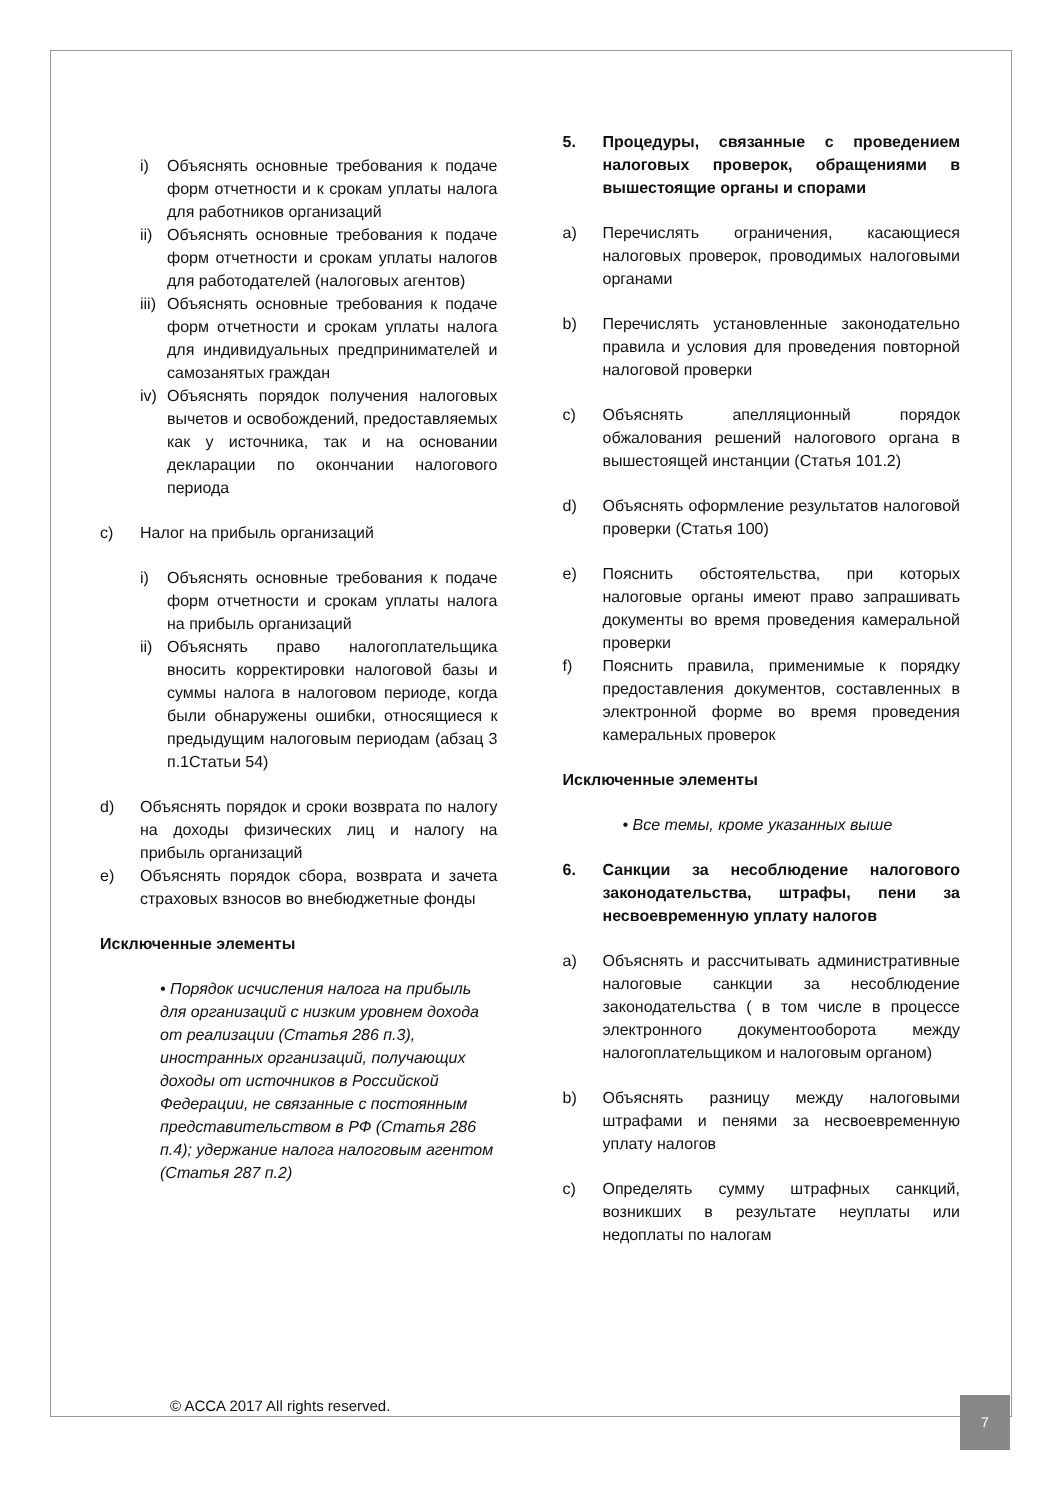i) Объяснять основные требования к подаче форм отчетности и к срокам уплаты налога для работников организаций
ii)
Объяснять основные требования к подаче форм отчетности и срокам уплаты налогов для работодателей (налоговых агентов)
iii)
Объяснять основные требования к подаче форм отчетности и срокам уплаты налога для индивидуальных предпринимателей и самозанятых граждан
iv)
Объяснять порядок получения налоговых вычетов и освобождений, предоставляемых как у источника, так и на основании декларации по окончании налогового периода
c) Налог на прибыль организаций
i) Объяснять основные требования к подаче форм отчетности и срокам уплаты налога на прибыль организаций
ii)
Объяснять право налогоплательщика вносить корректировки налоговой базы и суммы налога в налоговом периоде, когда были обнаружены ошибки, относящиеся к предыдущим налоговым периодам (абзац 3 п.1Статьи 54)
d) Объяснять порядок и сроки возврата по налогу на доходы физических лиц и налогу на прибыль организаций
e) Объяснять порядок сбора, возврата и зачета страховых взносов во внебюджетные фонды
Исключенные элементы
• Порядок исчисления налога на прибыль для организаций с низким уровнем дохода от реализации (Статья 286 п.3), иностранных организаций, получающих доходы от источников в Российской Федерации, не связанные с постоянным представительством в РФ (Статья 286 п.4); удержание налога налоговым агентом (Статья 287 п.2)
5. Процедуры, связанные с проведением налоговых проверок, обращениями в вышестоящие органы и спорами
a) Перечислять ограничения, касающиеся налоговых проверок, проводимых налоговыми органами
b) Перечислять установленные законодательно правила и условия для проведения повторной налоговой проверки
c) Объяснять апелляционный порядок обжалования решений налогового органа в вышестоящей инстанции (Статья 101.2)
d) Объяснять оформление результатов налоговой проверки (Статья 100)
e) Пояснить обстоятельства, при которых налоговые органы имеют право запрашивать документы во время проведения камеральной проверки
f) Пояснить правила, применимые к порядку предоставления документов, составленных в электронной форме во время проведения камеральных проверок
Исключенные элементы
• Все темы, кроме указанных выше
6. Санкции за несоблюдение налогового законодательства, штрафы, пени за несвоевременную уплату налогов
a) Объяснять и рассчитывать административные налоговые санкции за несоблюдение законодательства ( в том числе в процессе электронного документооборота между налогоплательщиком и налоговым органом)
b) Объяснять разницу между налоговыми штрафами и пенями за несвоевременную уплату налогов
c) Определять сумму штрафных санкций, возникших в результате неуплаты или недоплаты по налогам
© ACCA 2017 All rights reserved.
7